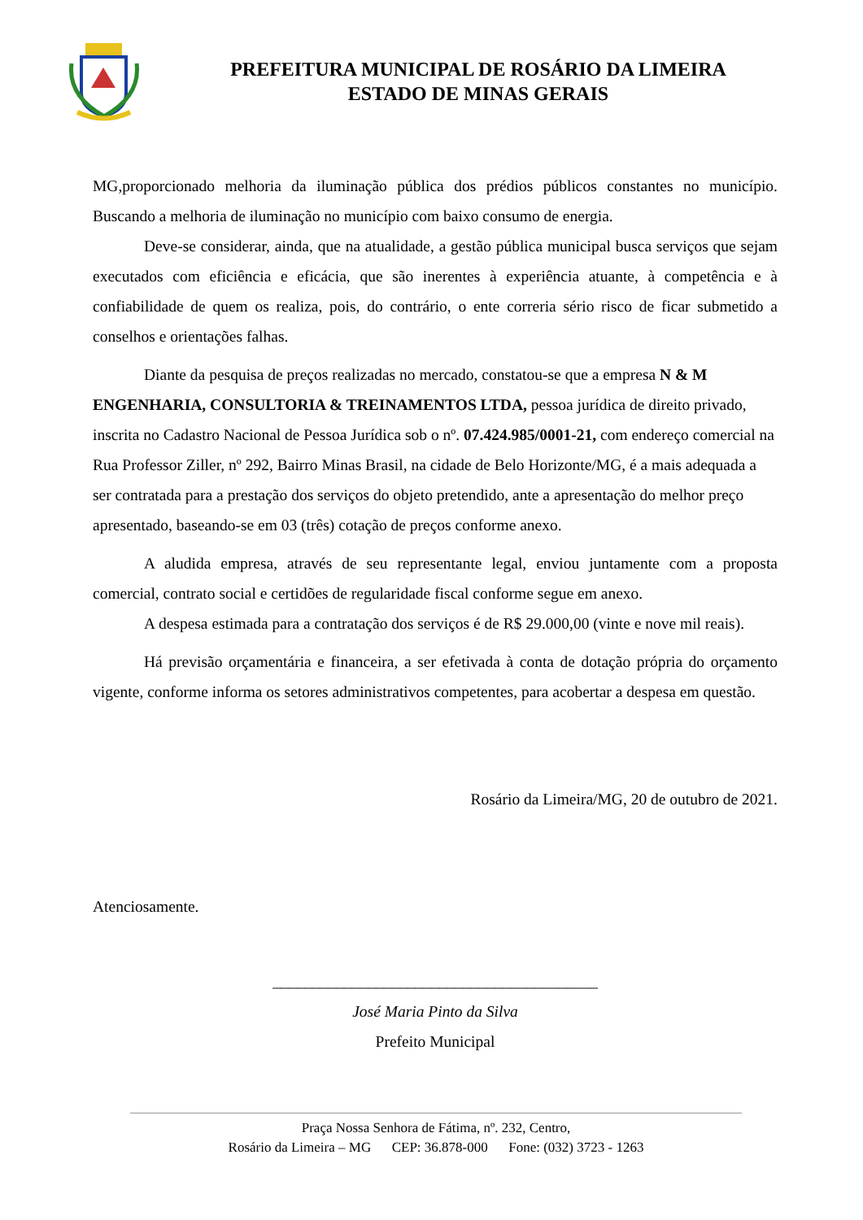PREFEITURA MUNICIPAL DE ROSÁRIO DA LIMEIRA
ESTADO DE MINAS GERAIS
MG,proporcionado melhoria da iluminação pública dos prédios públicos constantes no município. Buscando a melhoria de iluminação no município com baixo consumo de energia.
Deve-se considerar, ainda, que na atualidade, a gestão pública municipal busca serviços que sejam executados com eficiência e eficácia, que são inerentes à experiência atuante, à competência e à confiabilidade de quem os realiza, pois, do contrário, o ente correria sério risco de ficar submetido a conselhos e orientações falhas.
Diante da pesquisa de preços realizadas no mercado, constatou-se que a empresa N & M ENGENHARIA, CONSULTORIA & TREINAMENTOS LTDA, pessoa jurídica de direito privado, inscrita no Cadastro Nacional de Pessoa Jurídica sob o nº. 07.424.985/0001-21, com endereço comercial na Rua Professor Ziller, nº 292, Bairro Minas Brasil, na cidade de Belo Horizonte/MG, é a mais adequada a ser contratada para a prestação dos serviços do objeto pretendido, ante a apresentação do melhor preço apresentado, baseando-se em 03 (três) cotação de preços conforme anexo.
A aludida empresa, através de seu representante legal, enviou juntamente com a proposta comercial, contrato social e certidões de regularidade fiscal conforme segue em anexo.
A despesa estimada para a contratação dos serviços é de R$ 29.000,00 (vinte e nove mil reais).
Há previsão orçamentária e financeira, a ser efetivada à conta de dotação própria do orçamento vigente, conforme informa os setores administrativos competentes, para acobertar a despesa em questão.
Rosário da Limeira/MG, 20 de outubro de 2021.
Atenciosamente.
_________________________________________
José Maria Pinto da Silva
Prefeito Municipal
Praça Nossa Senhora de Fátima, nº. 232, Centro,
Rosário da Limeira – MG CEP: 36.878-000 Fone: (032) 3723 - 1263